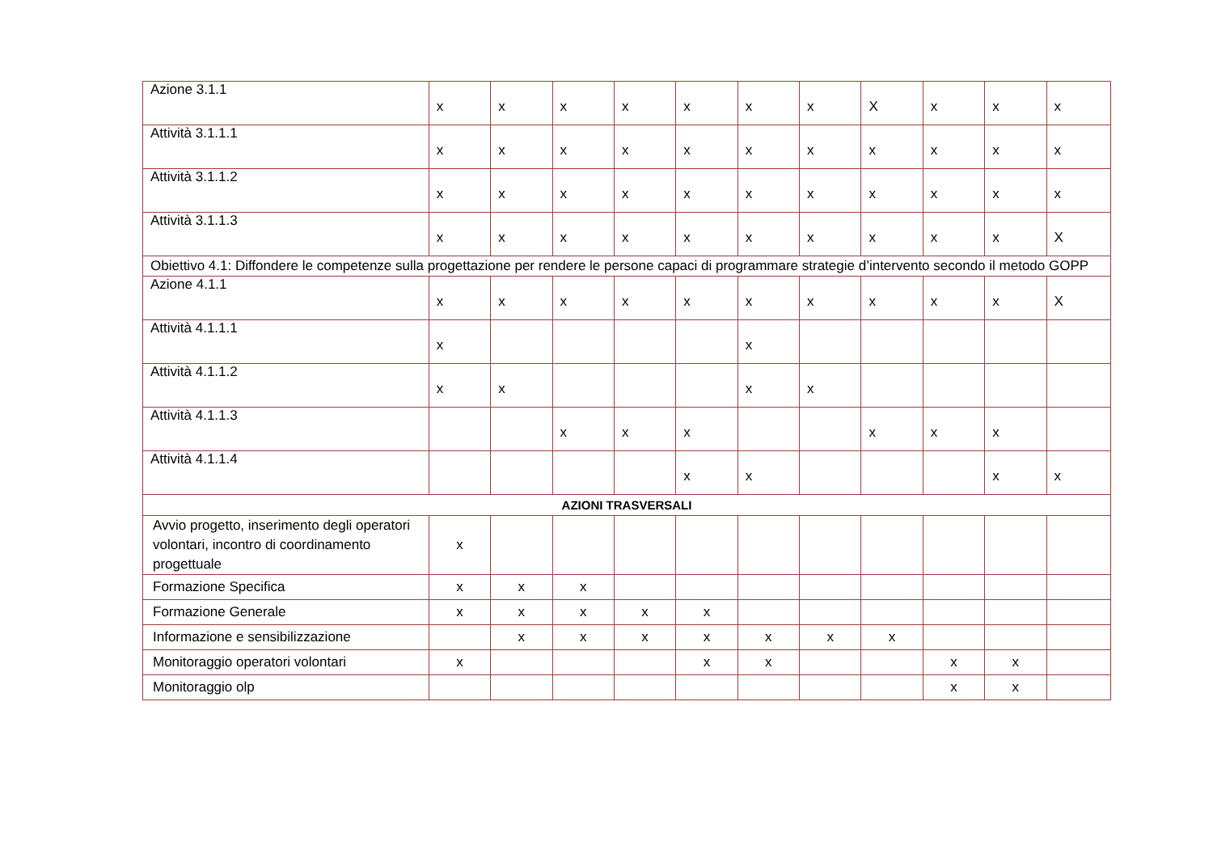| Azione 3.1.1 | x | x | x | x | x | x | x | X | x | x | x |
| Attività 3.1.1.1 | x | x | x | x | x | x | x | x | x | x | x |
| Attività 3.1.1.2 | x | x | x | x | x | x | x | x | x | x | x |
| Attività 3.1.1.3 | x | x | x | x | x | x | x | x | x | x | X |
| Obiettivo 4.1: Diffondere le competenze sulla progettazione per rendere le persone capaci di programmare strategie d’intervento secondo il metodo GOPP | | | | | | | | | | | |
| Azione 4.1.1 | x | x | x | x | x | x | x | x | x | x | X |
| Attività 4.1.1.1 | x | | | | | x | | | | | |
| Attività 4.1.1.2 | x | x | | | | x | x | | | | |
| Attività 4.1.1.3 | | | x | x | x | | | x | x | x | |
| Attività 4.1.1.4 | | | | | x | x | | | | x | x |
| AZIONI TRASVERSALI | | | | | | | | | | | |
| Avvio progetto, inserimento degli operatori volontari, incontro di coordinamento progettuale | x | | | | | | | | | | |
| Formazione Specifica | x | x | x | | | | | | | | |
| Formazione Generale | x | x | x | x | x | | | | | | |
| Informazione e sensibilizzazione | | x | x | x | x | x | x | x | | | |
| Monitoraggio operatori volontari | x | | | | x | x | | | x | x | |
| Monitoraggio olp | | | | | | | | | x | x | |